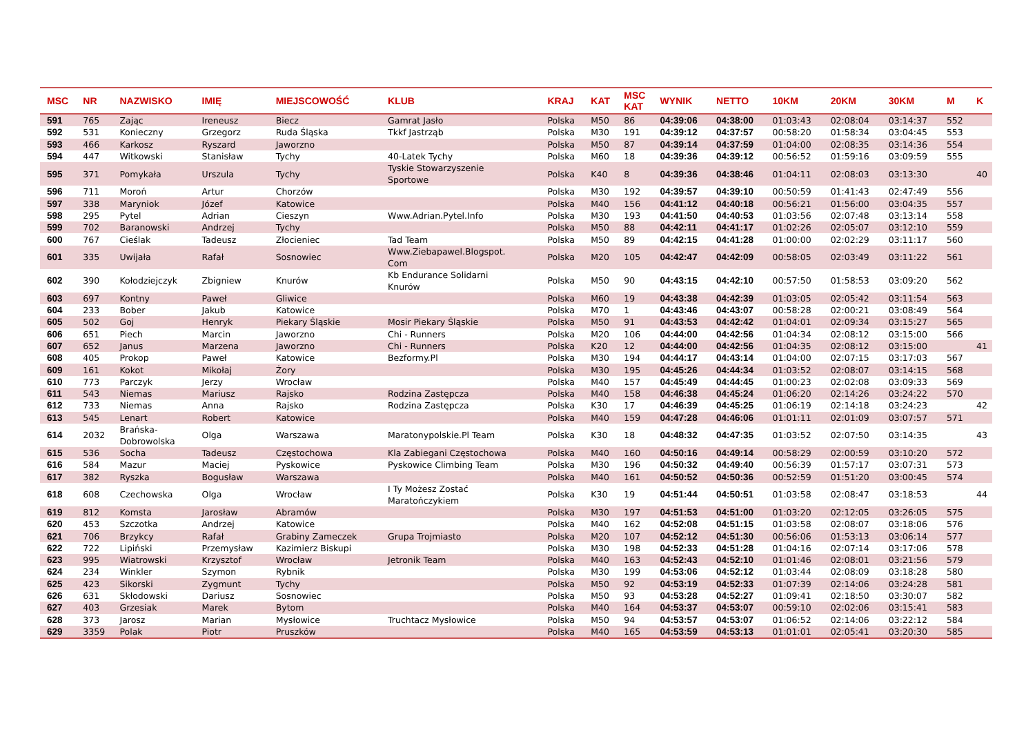| MSC | NR | NAZWISKO | IMIĘ | MIEJSCOWOŚĆ | KLUB | KRAJ | KAT | MSC KAT | WYNIK | NETTO | 10KM | 20KM | 30KM | M | K |
| --- | --- | --- | --- | --- | --- | --- | --- | --- | --- | --- | --- | --- | --- | --- | --- |
| 591 | 765 | Zając | Ireneusz | Biecz | Gamrat Jasło | Polska | M50 | 86 | 04:39:06 | 04:38:00 | 01:03:43 | 02:08:04 | 03:14:37 | 552 | |
| 592 | 531 | Konieczny | Grzegorz | Ruda Śląska | Tkkf Jastrząb | Polska | M30 | 191 | 04:39:12 | 04:37:57 | 00:58:20 | 01:58:34 | 03:04:45 | 553 | |
| 593 | 466 | Karkosz | Ryszard | Jaworzno | | Polska | M50 | 87 | 04:39:14 | 04:37:59 | 01:04:00 | 02:08:35 | 03:14:36 | 554 | |
| 594 | 447 | Witkowski | Stanisław | Tychy | 40-Latek Tychy | Polska | M60 | 18 | 04:39:36 | 04:39:12 | 00:56:52 | 01:59:16 | 03:09:59 | 555 | |
| 595 | 371 | Pomykała | Urszula | Tychy | Tyskie Stowarzyszenie Sportowe | Polska | K40 | 8 | 04:39:36 | 04:38:46 | 01:04:11 | 02:08:03 | 03:13:30 | | 40 |
| 596 | 711 | Moroń | Artur | Chorzów | | Polska | M30 | 192 | 04:39:57 | 04:39:10 | 00:50:59 | 01:41:43 | 02:47:49 | 556 | |
| 597 | 338 | Maryniok | Józef | Katowice | | Polska | M40 | 156 | 04:41:12 | 04:40:18 | 00:56:21 | 01:56:00 | 03:04:35 | 557 | |
| 598 | 295 | Pytel | Adrian | Cieszyn | Www.Adrian.Pytel.Info | Polska | M30 | 193 | 04:41:50 | 04:40:53 | 01:03:56 | 02:07:48 | 03:13:14 | 558 | |
| 599 | 702 | Baranowski | Andrzej | Tychy | | Polska | M50 | 88 | 04:42:11 | 04:41:17 | 01:02:26 | 02:05:07 | 03:12:10 | 559 | |
| 600 | 767 | Cieślak | Tadeusz | Złocieniec | Tad Team | Polska | M50 | 89 | 04:42:15 | 04:41:28 | 01:00:00 | 02:02:29 | 03:11:17 | 560 | |
| 601 | 335 | Uwijała | Rafał | Sosnowiec | Www.Ziebapawel.Blogspot. Com | Polska | M20 | 105 | 04:42:47 | 04:42:09 | 00:58:05 | 02:03:49 | 03:11:22 | 561 | |
| 602 | 390 | Kołodziejczyk | Zbigniew | Knurów | Kb Endurance Solidarni Knurów | Polska | M50 | 90 | 04:43:15 | 04:42:10 | 00:57:50 | 01:58:53 | 03:09:20 | 562 | |
| 603 | 697 | Kontny | Paweł | Gliwice | | Polska | M60 | 19 | 04:43:38 | 04:42:39 | 01:03:05 | 02:05:42 | 03:11:54 | 563 | |
| 604 | 233 | Bober | Jakub | Katowice | | Polska | M70 | 1 | 04:43:46 | 04:43:07 | 00:58:28 | 02:00:21 | 03:08:49 | 564 | |
| 605 | 502 | Goj | Henryk | Piekary Śląskie | Mosir Piekary Śląskie | Polska | M50 | 91 | 04:43:53 | 04:42:42 | 01:04:01 | 02:09:34 | 03:15:27 | 565 | |
| 606 | 651 | Piech | Marcin | Jaworzno | Chi - Runners | Polska | M20 | 106 | 04:44:00 | 04:42:56 | 01:04:34 | 02:08:12 | 03:15:00 | 566 | |
| 607 | 652 | Janus | Marzena | Jaworzno | Chi - Runners | Polska | K20 | 12 | 04:44:00 | 04:42:56 | 01:04:35 | 02:08:12 | 03:15:00 | | 41 |
| 608 | 405 | Prokop | Paweł | Katowice | Bezformy.Pl | Polska | M30 | 194 | 04:44:17 | 04:43:14 | 01:04:00 | 02:07:15 | 03:17:03 | 567 | |
| 609 | 161 | Kokot | Mikołaj | Żory | | Polska | M30 | 195 | 04:45:26 | 04:44:34 | 01:03:52 | 02:08:07 | 03:14:15 | 568 | |
| 610 | 773 | Parczyk | Jerzy | Wrocław | | Polska | M40 | 157 | 04:45:49 | 04:44:45 | 01:00:23 | 02:02:08 | 03:09:33 | 569 | |
| 611 | 543 | Niemas | Mariusz | Rajsko | Rodzina Zastępcza | Polska | M40 | 158 | 04:46:38 | 04:45:24 | 01:06:20 | 02:14:26 | 03:24:22 | 570 | |
| 612 | 733 | Niemas | Anna | Rajsko | Rodzina Zastępcza | Polska | K30 | 17 | 04:46:39 | 04:45:25 | 01:06:19 | 02:14:18 | 03:24:23 | | 42 |
| 613 | 545 | Lenart | Robert | Katowice | | Polska | M40 | 159 | 04:47:28 | 04:46:06 | 01:01:11 | 02:01:09 | 03:07:57 | 571 | |
| 614 | 2032 | Brańska- Dobrowolska | Olga | Warszawa | Maratonypolskie.Pl Team | Polska | K30 | 18 | 04:48:32 | 04:47:35 | 01:03:52 | 02:07:50 | 03:14:35 | | 43 |
| 615 | 536 | Socha | Tadeusz | Częstochowa | Kla Zabiegani Częstochowa | Polska | M40 | 160 | 04:50:16 | 04:49:14 | 00:58:29 | 02:00:59 | 03:10:20 | 572 | |
| 616 | 584 | Mazur | Maciej | Pyskowice | Pyskowice Climbing Team | Polska | M30 | 196 | 04:50:32 | 04:49:40 | 00:56:39 | 01:57:17 | 03:07:31 | 573 | |
| 617 | 382 | Ryszka | Bogusław | Warszawa | | Polska | M40 | 161 | 04:50:52 | 04:50:36 | 00:52:59 | 01:51:20 | 03:00:45 | 574 | |
| 618 | 608 | Czechowska | Olga | Wrocław | I Ty Możesz Zostać Maratończykiem | Polska | K30 | 19 | 04:51:44 | 04:50:51 | 01:03:58 | 02:08:47 | 03:18:53 | | 44 |
| 619 | 812 | Komsta | Jarosław | Abramów | | Polska | M30 | 197 | 04:51:53 | 04:51:00 | 01:03:20 | 02:12:05 | 03:26:05 | 575 | |
| 620 | 453 | Szczotka | Andrzej | Katowice | | Polska | M40 | 162 | 04:52:08 | 04:51:15 | 01:03:58 | 02:08:07 | 03:18:06 | 576 | |
| 621 | 706 | Brzykcy | Rafał | Grabiny Zameczek | Grupa Trojmiasto | Polska | M20 | 107 | 04:52:12 | 04:51:30 | 00:56:06 | 01:53:13 | 03:06:14 | 577 | |
| 622 | 722 | Lipiński | Przemysław | Kazimierz Biskupi | | Polska | M30 | 198 | 04:52:33 | 04:51:28 | 01:04:16 | 02:07:14 | 03:17:06 | 578 | |
| 623 | 995 | Wiatrowski | Krzysztof | Wrocław | Jetronik Team | Polska | M40 | 163 | 04:52:43 | 04:52:10 | 01:01:46 | 02:08:01 | 03:21:56 | 579 | |
| 624 | 234 | Winkler | Szymon | Rybnik | | Polska | M30 | 199 | 04:53:06 | 04:52:12 | 01:03:44 | 02:08:09 | 03:18:28 | 580 | |
| 625 | 423 | Sikorski | Zygmunt | Tychy | | Polska | M50 | 92 | 04:53:19 | 04:52:33 | 01:07:39 | 02:14:06 | 03:24:28 | 581 | |
| 626 | 631 | Skłodowski | Dariusz | Sosnowiec | | Polska | M50 | 93 | 04:53:28 | 04:52:27 | 01:09:41 | 02:18:50 | 03:30:07 | 582 | |
| 627 | 403 | Grzesiak | Marek | Bytom | | Polska | M40 | 164 | 04:53:37 | 04:53:07 | 00:59:10 | 02:02:06 | 03:15:41 | 583 | |
| 628 | 373 | Jarosz | Marian | Mysłowice | Truchtacz Mysłowice | Polska | M50 | 94 | 04:53:57 | 04:53:07 | 01:06:52 | 02:14:06 | 03:22:12 | 584 | |
| 629 | 3359 | Polak | Piotr | Pruszków | | Polska | M40 | 165 | 04:53:59 | 04:53:13 | 01:01:01 | 02:05:41 | 03:20:30 | 585 | |